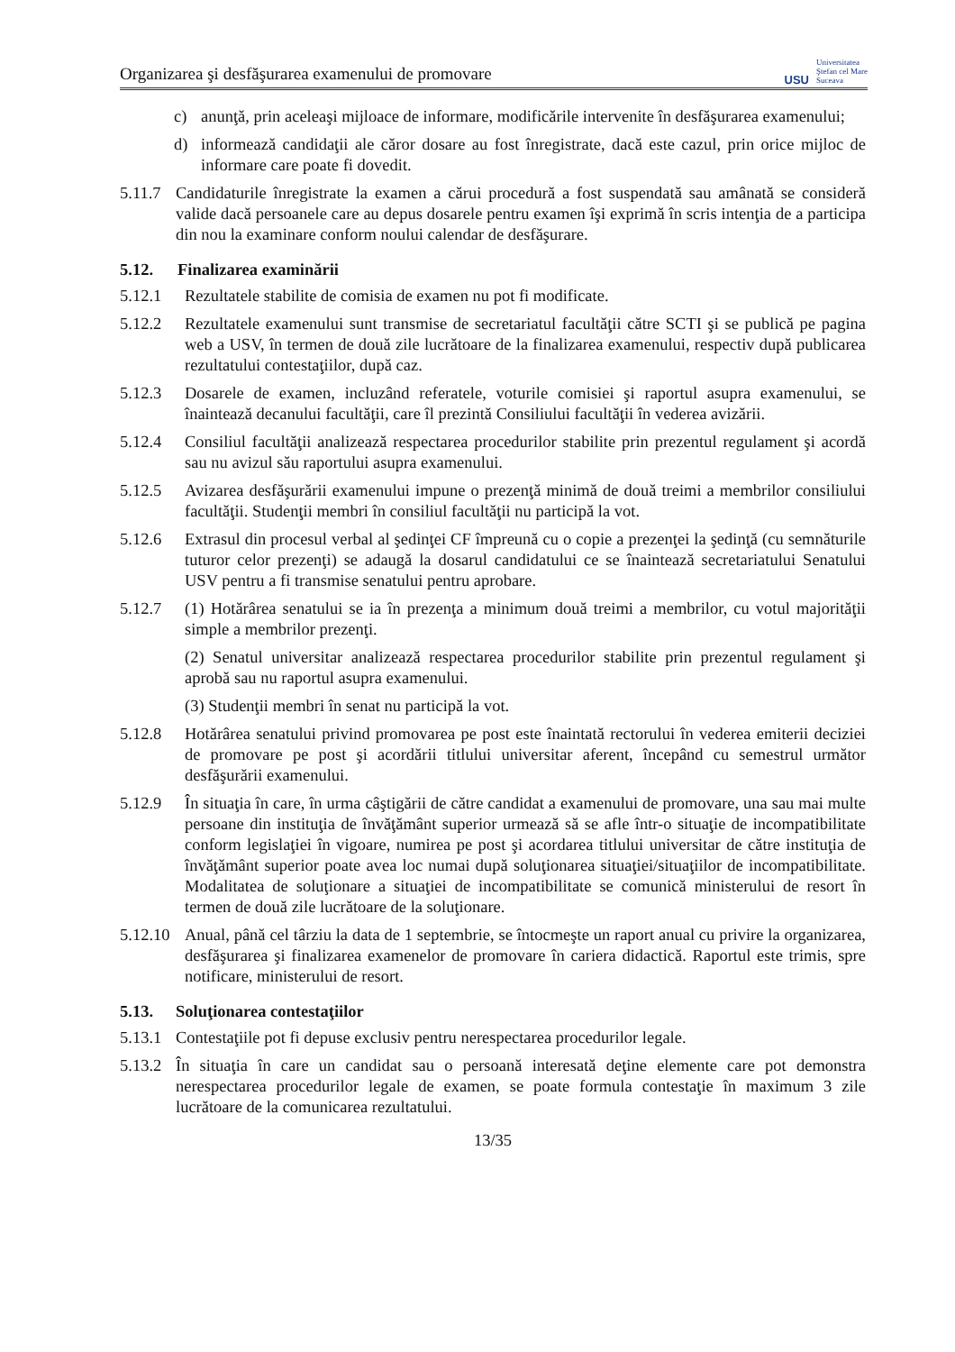Organizarea şi desfăşurarea examenului de promovare USU Universitatea
Ştefan cel Mare
Suceava
c) anunţă, prin aceleaşi mijloace de informare, modificările intervenite în desfăşurarea examenului;
d) informează candidaţii ale căror dosare au fost înregistrate, dacă este cazul, prin orice mijloc de informare care poate fi dovedit.
5.11.7 Candidaturile înregistrate la examen a cărui procedură a fost suspendată sau amânată se consideră valide dacă persoanele care au depus dosarele pentru examen îşi exprimă în scris intenţia de a participa din nou la examinare conform noului calendar de desfăşurare.
5.12. Finalizarea examinării
5.12.1 Rezultatele stabilite de comisia de examen nu pot fi modificate.
5.12.2 Rezultatele examenului sunt transmise de secretariatul facultăţii către SCTI şi se publică pe pagina web a USV, în termen de două zile lucrătoare de la finalizarea examenului, respectiv după publicarea rezultatului contestaţiilor, după caz.
5.12.3 Dosarele de examen, incluzând referatele, voturile comisiei şi raportul asupra examenului, se înaintează decanului facultăţii, care îl prezintă Consiliului facultăţii în vederea avizării.
5.12.4 Consiliul facultăţii analizează respectarea procedurilor stabilite prin prezentul regulament şi acordă sau nu avizul său raportului asupra examenului.
5.12.5 Avizarea desfăşurării examenului impune o prezenţă minimă de două treimi a membrilor consiliului facultăţii. Studenţii membri în consiliul facultăţii nu participă la vot.
5.12.6 Extrasul din procesul verbal al şedinţei CF împreună cu o copie a prezenţei la şedinţă (cu semnăturile tuturor celor prezenţi) se adaugă la dosarul candidatului ce se înaintează secretariatului Senatului USV pentru a fi transmise senatului pentru aprobare.
5.12.7 (1) Hotărârea senatului se ia în prezenţa a minimum două treimi a membrilor, cu votul majorităţii simple a membrilor prezenţi.
(2) Senatul universitar analizează respectarea procedurilor stabilite prin prezentul regulament şi aprobă sau nu raportul asupra examenului.
(3) Studenţii membri în senat nu participă la vot.
5.12.8 Hotărârea senatului privind promovarea pe post este înaintată rectorului în vederea emiterii deciziei de promovare pe post şi acordării titlului universitar aferent, începând cu semestrul următor desfăşurării examenului.
5.12.9 În situaţia în care, în urma câştigării de către candidat a examenului de promovare, una sau mai multe persoane din instituţia de învăţământ superior urmează să se afle într-o situaţie de incompatibilitate conform legislaţiei în vigoare, numirea pe post şi acordarea titlului universitar de către instituţia de învăţământ superior poate avea loc numai după soluţionarea situaţiei/situaţiilor de incompatibilitate. Modalitatea de soluţionare a situaţiei de incompatibilitate se comunică ministerului de resort în termen de două zile lucrătoare de la soluţionare.
5.12.10 Anual, până cel târziu la data de 1 septembrie, se întocmeşte un raport anual cu privire la organizarea, desfăşurarea şi finalizarea examenelor de promovare în cariera didactică. Raportul este trimis, spre notificare, ministerului de resort.
5.13. Soluţionarea contestaţiilor
5.13.1 Contestaţiile pot fi depuse exclusiv pentru nerespectarea procedurilor legale.
5.13.2 În situaţia în care un candidat sau o persoană interesată deţine elemente care pot demonstra nerespectarea procedurilor legale de examen, se poate formula contestaţie în maximum 3 zile lucrătoare de la comunicarea rezultatului.
13/35